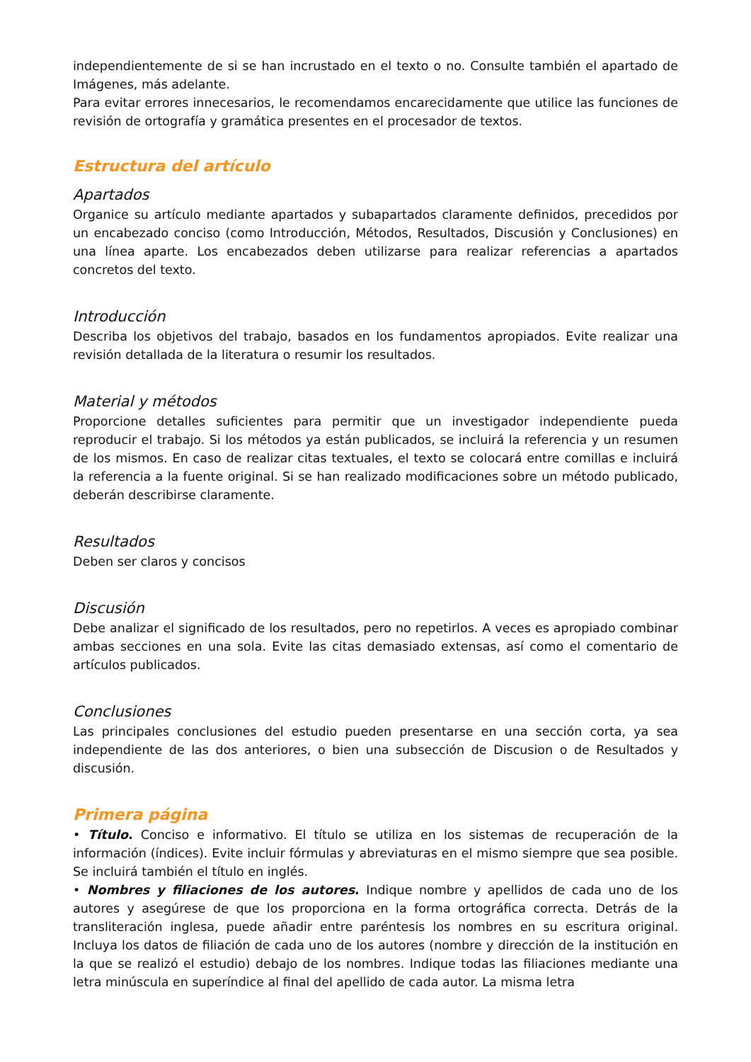independientemente de si se han incrustado en el texto o no. Consulte también el apartado de Imágenes, más adelante.
Para evitar errores innecesarios, le recomendamos encarecidamente que utilice las funciones de revisión de ortografía y gramática presentes en el procesador de textos.
Estructura del artículo
Apartados
Organice su artículo mediante apartados y subapartados claramente definidos, precedidos por un encabezado conciso (como Introducción, Métodos, Resultados, Discusión y Conclusiones) en una línea aparte. Los encabezados deben utilizarse para realizar referencias a apartados concretos del texto.
Introducción
Describa los objetivos del trabajo, basados en los fundamentos apropiados. Evite realizar una revisión detallada de la literatura o resumir los resultados.
Material y métodos
Proporcione detalles suficientes para permitir que un investigador independiente pueda reproducir el trabajo. Si los métodos ya están publicados, se incluirá la referencia y un resumen de los mismos. En caso de realizar citas textuales, el texto se colocará entre comillas e incluirá la referencia a la fuente original. Si se han realizado modificaciones sobre un método publicado, deberán describirse claramente.
Resultados
Deben ser claros y concisos
Discusión
Debe analizar el significado de los resultados, pero no repetirlos. A veces es apropiado combinar ambas secciones en una sola. Evite las citas demasiado extensas, así como el comentario de artículos publicados.
Conclusiones
Las principales conclusiones del estudio pueden presentarse en una sección corta, ya sea independiente de las dos anteriores, o bien una subsección de Discusion o de Resultados y discusión.
Primera página
• Título. Conciso e informativo. El título se utiliza en los sistemas de recuperación de la información (índices). Evite incluir fórmulas y abreviaturas en el mismo siempre que sea posible. Se incluirá también el título en inglés.
• Nombres y filiaciones de los autores. Indique nombre y apellidos de cada uno de los autores y asegúrese de que los proporciona en la forma ortográfica correcta. Detrás de la transliteración inglesa, puede añadir entre paréntesis los nombres en su escritura original. Incluya los datos de filiación de cada uno de los autores (nombre y dirección de la institución en la que se realizó el estudio) debajo de los nombres. Indique todas las filiaciones mediante una letra minúscula en superíndice al final del apellido de cada autor. La misma letra